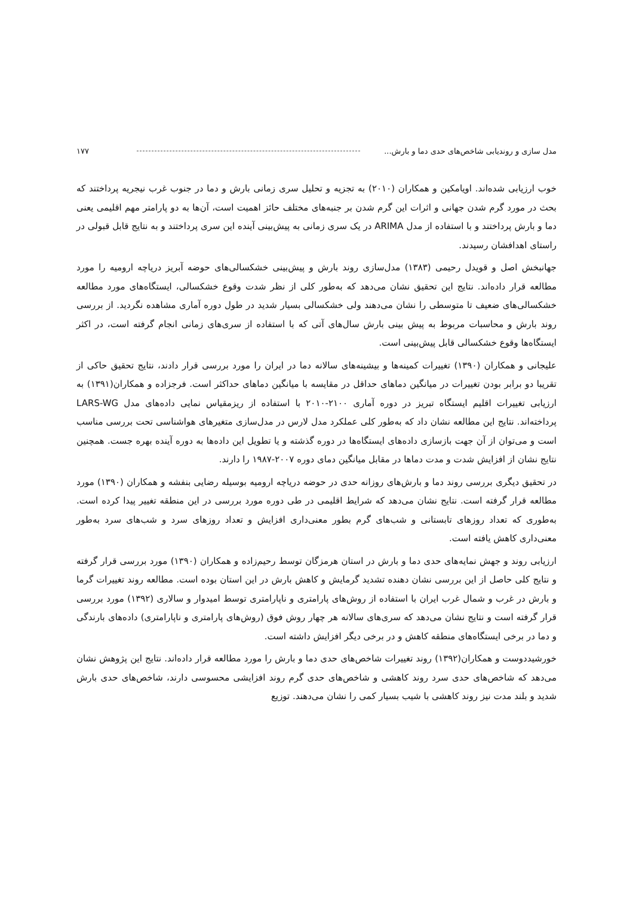مدل سازی و روندیابی شاخص‌های حدی دما و بارش... ۱۷۷
خوب ارزیابی شده‌اند. اویامکین و همکاران (۲۰۱۰) به تجزیه و تحلیل سری زمانی بارش و دما در جنوب غرب نیجریه پرداختند که بحث در مورد گرم شدن جهانی و اثرات این گرم شدن بر جنبه‌های مختلف حائز اهمیت است، آن‌ها به دو پارامتر مهم اقلیمی یعنی دما و بارش پرداختند و با استفاده از مدل ARIMA در یک سری زمانی به پیش‌بینی آینده این سری پرداختند و به نتایج قابل قبولی در راستای اهدافشان رسیدند.
جهانبخش اصل و قویدل رحیمی (۱۳۸۳) مدل‌سازی روند بارش و پیش‌بینی خشکسالی‌های حوضه آبریز دریاچه ارومیه را مورد مطالعه قرار داده‌اند. نتایج این تحقیق نشان می‌دهد که به‌طور کلی از نظر شدت وقوع خشکسالی، ایستگاه‌های مورد مطالعه خشکسالی‌های ضعیف تا متوسطی را نشان می‌دهند ولی خشکسالی بسیار شدید در طول دوره آماری مشاهده نگردید. از بررسی روند بارش و محاسبات مربوط به پیش بینی بارش سال‌های آتی که با استفاده از سری‌های زمانی انجام گرفته است، در اکثر ایستگاه‌ها وقوع خشکسالی قابل پیش‌بینی است.
علیجانی و همکاران (۱۳۹۰) تغییرات کمینه‌ها و بیشینه‌های سالانه دما در ایران را مورد بررسی قرار دادند، نتایج تحقیق حاکی از تقریبا دو برابر بودن تغییرات در میانگین دماهای حداقل در مقایسه با میانگین دماهای حداکثر است. فرجزاده و همکاران(۱۳۹۱) به ارزیابی تغییرات اقلیم ایستگاه تبریز در دوره آماری ۲۱۰۰-۲۰۱۰ با استفاده از ریزمقیاس نمایی داده‌های مدل LARS-WG پرداخته‌اند. نتایج این مطالعه نشان داد که به‌طور کلی عملکرد مدل لارس در مدل‌سازی متغیرهای هواشناسی تحت بررسی مناسب است و می‌توان از آن جهت بازسازی داده‌های ایستگاه‌ها در دوره گذشته و یا تطویل این داده‌ها به دوره آینده بهره جست. همچنین نتایج نشان از افزایش شدت و مدت دماها در مقابل میانگین دمای دوره ۲۰۰۷-۱۹۸۷ را دارند.
در تحقیق دیگری بررسی روند دما و بارش‌های روزانه حدی در حوضه دریاچه ارومیه بوسیله رضایی بنفشه و همکاران (۱۳۹۰) مورد مطالعه قرار گرفته است. نتایج نشان می‌دهد که شرایط اقلیمی در طی دوره مورد بررسی در این منطقه تغییر پیدا کرده است. به‌طوری که تعداد روزهای تابستانی و شب‌های گرم بطور معنی‌داری افزایش و تعداد روزهای سرد و شب‌های سرد به‌طور معنی‌داری کاهش یافته است.
ارزیابی روند و جهش نمایه‌های حدی دما و بارش در استان هرمزگان توسط رحیم‌زاده و همکاران (۱۳۹۰) مورد بررسی قرار گرفته و نتایج کلی حاصل از این بررسی نشان دهنده تشدید گرمایش و کاهش بارش در این استان بوده است. مطالعه روند تغییرات گرما و بارش در غرب و شمال غرب ایران با استفاده از روش‌های پارامتری و ناپارامتری توسط امیدوار و سالاری (۱۳۹۲) مورد بررسی قرار گرفته است و نتایج نشان می‌دهد که سری‌های سالانه هر چهار روش فوق (روش‌های پارامتری و ناپارامتری) داده‌های بارندگی و دما در برخی ایستگاه‌های منطقه کاهش و در برخی دیگر افزایش داشته است.
خورشیددوست و همکاران(۱۳۹۲) روند تغییرات شاخص‌های حدی دما و بارش را مورد مطالعه قرار داده‌اند. نتایج این پژوهش نشان می‌دهد که شاخص‌های حدی سرد روند کاهشی و شاخص‌های حدی گرم روند افزایشی محسوسی دارند، شاخص‌های حدی بارش شدید و بلند مدت نیز روند کاهشی با شیب بسیار کمی را نشان می‌دهند. توزیع